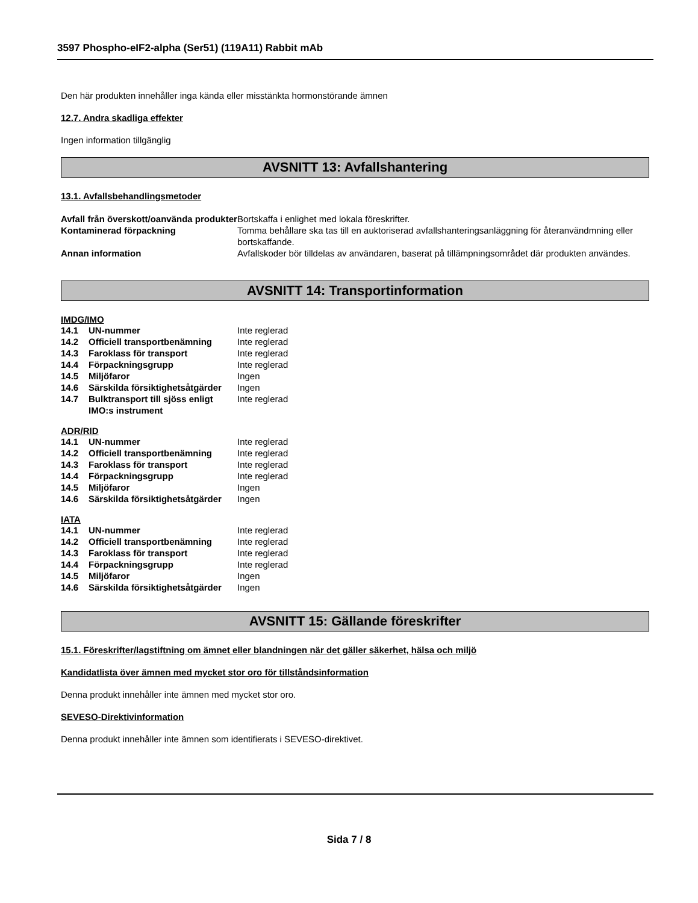3597 Phospho-eIF2-alpha (Ser51) (119A11) Rabbit mAb
Den här produkten innehåller inga kända eller misstänkta hormonstörande ämnen
12.7. Andra skadliga effekter
Ingen information tillgänglig
AVSNITT 13: Avfallshantering
13.1. Avfallsbehandlingsmetoder
| Avfall från överskott/oanvända produkter | Bortskaffa i enlighet med lokala föreskrifter. |
| Kontaminerad förpackning | Tomma behållare ska tas till en auktoriserad avfallshanteringsanläggning för återanvändmning eller bortskaffande. |
| Annan information | Avfallskoder bör tilldelas av användaren, baserat på tillämpningsområdet där produkten användes. |
AVSNITT 14: Transportinformation
IMDG/IMO
| 14.1 | UN-nummer | Inte reglerad |
| 14.2 | Officiell transportbenämning | Inte reglerad |
| 14.3 | Faroklass för transport | Inte reglerad |
| 14.4 | Förpackningsgrupp | Inte reglerad |
| 14.5 | Miljöfaror | Ingen |
| 14.6 | Särskilda försiktighetsåtgärder | Ingen |
| 14.7 | Bulktransport till sjöss enligt IMO:s instrument | Inte reglerad |
ADR/RID
| 14.1 | UN-nummer | Inte reglerad |
| 14.2 | Officiell transportbenämning | Inte reglerad |
| 14.3 | Faroklass för transport | Inte reglerad |
| 14.4 | Förpackningsgrupp | Inte reglerad |
| 14.5 | Miljöfaror | Ingen |
| 14.6 | Särskilda försiktighetsåtgärder | Ingen |
IATA
| 14.1 | UN-nummer | Inte reglerad |
| 14.2 | Officiell transportbenämning | Inte reglerad |
| 14.3 | Faroklass för transport | Inte reglerad |
| 14.4 | Förpackningsgrupp | Inte reglerad |
| 14.5 | Miljöfaror | Ingen |
| 14.6 | Särskilda försiktighetsåtgärder | Ingen |
AVSNITT 15: Gällande föreskrifter
15.1. Föreskrifter/lagstiftning om ämnet eller blandningen när det gäller säkerhet, hälsa och miljö
Kandidatlista över ämnen med mycket stor oro för tillståndsinformation
Denna produkt innehåller inte ämnen med mycket stor oro.
SEVESO-Direktivinformation
Denna produkt innehåller inte ämnen som identifierats i SEVESO-direktivet.
Sida 7 / 8